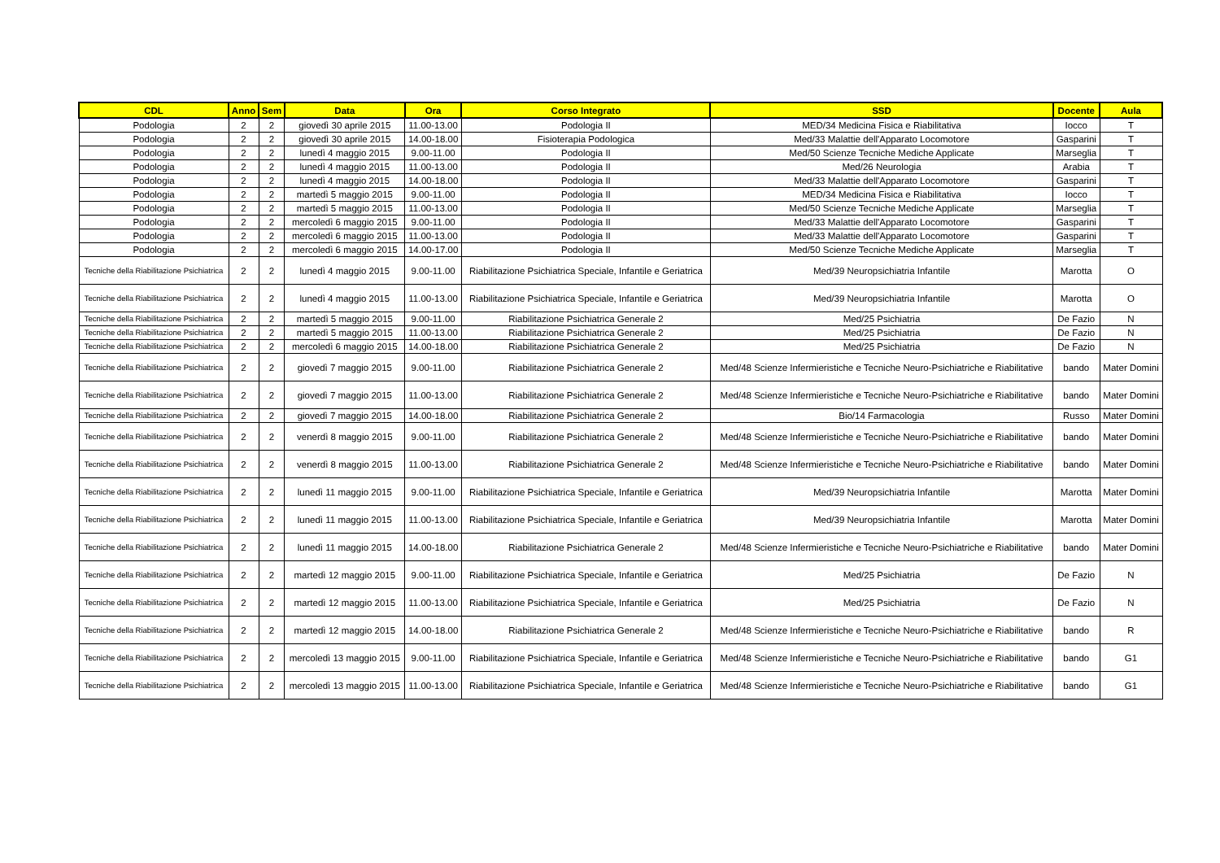| CDL | Anno | Sem | Data | Ora | Corso Integrato | SSD | Docente | Aula |
| --- | --- | --- | --- | --- | --- | --- | --- | --- |
| Podologia | 2 | 2 | giovedì 30 aprile 2015 | 11.00-13.00 | Podologia II | MED/34 Medicina Fisica e Riabilitativa | Iocco | T |
| Podologia | 2 | 2 | giovedì 30 aprile 2015 | 14.00-18.00 | Fisioterapia Podologica | Med/33 Malattie dell'Apparato Locomotore | Gasparini | T |
| Podologia | 2 | 2 | lunedì 4 maggio 2015 | 9.00-11.00 | Podologia II | Med/50 Scienze Tecniche Mediche Applicate | Marseglia | T |
| Podologia | 2 | 2 | lunedì 4 maggio 2015 | 11.00-13.00 | Podologia II | Med/26 Neurologia | Arabia | T |
| Podologia | 2 | 2 | lunedì 4 maggio 2015 | 14.00-18.00 | Podologia II | Med/33 Malattie dell'Apparato Locomotore | Gasparini | T |
| Podologia | 2 | 2 | martedì 5 maggio 2015 | 9.00-11.00 | Podologia II | MED/34 Medicina Fisica e Riabilitativa | Iocco | T |
| Podologia | 2 | 2 | martedì 5 maggio 2015 | 11.00-13.00 | Podologia II | Med/50 Scienze Tecniche Mediche Applicate | Marseglia | T |
| Podologia | 2 | 2 | mercoledì 6 maggio 2015 | 9.00-11.00 | Podologia II | Med/33 Malattie dell'Apparato Locomotore | Gasparini | T |
| Podologia | 2 | 2 | mercoledì 6 maggio 2015 | 11.00-13.00 | Podologia II | Med/33 Malattie dell'Apparato Locomotore | Gasparini | T |
| Podologia | 2 | 2 | mercoledì 6 maggio 2015 | 14.00-17.00 | Podologia II | Med/50 Scienze Tecniche Mediche Applicate | Marseglia | T |
| Tecniche della Riabilitazione Psichiatrica | 2 | 2 | lunedì 4 maggio 2015 | 9.00-11.00 | Riabilitazione Psichiatrica Speciale, Infantile e Geriatrica | Med/39 Neuropsichiatria Infantile | Marotta | O |
| Tecniche della Riabilitazione Psichiatrica | 2 | 2 | lunedì 4 maggio 2015 | 11.00-13.00 | Riabilitazione Psichiatrica Speciale, Infantile e Geriatrica | Med/39 Neuropsichiatria Infantile | Marotta | O |
| Tecniche della Riabilitazione Psichiatrica | 2 | 2 | martedì 5 maggio 2015 | 9.00-11.00 | Riabilitazione Psichiatrica Generale 2 | Med/25 Psichiatria | De Fazio | N |
| Tecniche della Riabilitazione Psichiatrica | 2 | 2 | martedì 5 maggio 2015 | 11.00-13.00 | Riabilitazione Psichiatrica Generale 2 | Med/25 Psichiatria | De Fazio | N |
| Tecniche della Riabilitazione Psichiatrica | 2 | 2 | mercoledì 6 maggio 2015 | 14.00-18.00 | Riabilitazione Psichiatrica Generale 2 | Med/25 Psichiatria | De Fazio | N |
| Tecniche della Riabilitazione Psichiatrica | 2 | 2 | giovedì 7 maggio 2015 | 9.00-11.00 | Riabilitazione Psichiatrica Generale 2 | Med/48 Scienze Infermieristiche e Tecniche Neuro-Psichiatriche e Riabilitative | bando | Mater Domini |
| Tecniche della Riabilitazione Psichiatrica | 2 | 2 | giovedì 7 maggio 2015 | 11.00-13.00 | Riabilitazione Psichiatrica Generale 2 | Med/48 Scienze Infermieristiche e Tecniche Neuro-Psichiatriche e Riabilitative | bando | Mater Domini |
| Tecniche della Riabilitazione Psichiatrica | 2 | 2 | giovedì 7 maggio 2015 | 14.00-18.00 | Riabilitazione Psichiatrica Generale 2 | Bio/14 Farmacologia | Russo | Mater Domini |
| Tecniche della Riabilitazione Psichiatrica | 2 | 2 | venerdì 8 maggio 2015 | 9.00-11.00 | Riabilitazione Psichiatrica Generale 2 | Med/48 Scienze Infermieristiche e Tecniche Neuro-Psichiatriche e Riabilitative | bando | Mater Domini |
| Tecniche della Riabilitazione Psichiatrica | 2 | 2 | venerdì 8 maggio 2015 | 11.00-13.00 | Riabilitazione Psichiatrica Generale 2 | Med/48 Scienze Infermieristiche e Tecniche Neuro-Psichiatriche e Riabilitative | bando | Mater Domini |
| Tecniche della Riabilitazione Psichiatrica | 2 | 2 | lunedì 11 maggio 2015 | 9.00-11.00 | Riabilitazione Psichiatrica Speciale, Infantile e Geriatrica | Med/39 Neuropsichiatria Infantile | Marotta | Mater Domini |
| Tecniche della Riabilitazione Psichiatrica | 2 | 2 | lunedì 11 maggio 2015 | 11.00-13.00 | Riabilitazione Psichiatrica Speciale, Infantile e Geriatrica | Med/39 Neuropsichiatria Infantile | Marotta | Mater Domini |
| Tecniche della Riabilitazione Psichiatrica | 2 | 2 | lunedì 11 maggio 2015 | 14.00-18.00 | Riabilitazione Psichiatrica Generale 2 | Med/48 Scienze Infermieristiche e Tecniche Neuro-Psichiatriche e Riabilitative | bando | Mater Domini |
| Tecniche della Riabilitazione Psichiatrica | 2 | 2 | martedì 12 maggio 2015 | 9.00-11.00 | Riabilitazione Psichiatrica Speciale, Infantile e Geriatrica | Med/25 Psichiatria | De Fazio | N |
| Tecniche della Riabilitazione Psichiatrica | 2 | 2 | martedì 12 maggio 2015 | 11.00-13.00 | Riabilitazione Psichiatrica Speciale, Infantile e Geriatrica | Med/25 Psichiatria | De Fazio | N |
| Tecniche della Riabilitazione Psichiatrica | 2 | 2 | martedì 12 maggio 2015 | 14.00-18.00 | Riabilitazione Psichiatrica Generale 2 | Med/48 Scienze Infermieristiche e Tecniche Neuro-Psichiatriche e Riabilitative | bando | R |
| Tecniche della Riabilitazione Psichiatrica | 2 | 2 | mercoledì 13 maggio 2015 | 9.00-11.00 | Riabilitazione Psichiatrica Speciale, Infantile e Geriatrica | Med/48 Scienze Infermieristiche e Tecniche Neuro-Psichiatriche e Riabilitative | bando | G1 |
| Tecniche della Riabilitazione Psichiatrica | 2 | 2 | mercoledì 13 maggio 2015 | 11.00-13.00 | Riabilitazione Psichiatrica Speciale, Infantile e Geriatrica | Med/48 Scienze Infermieristiche e Tecniche Neuro-Psichiatriche e Riabilitative | bando | G1 |